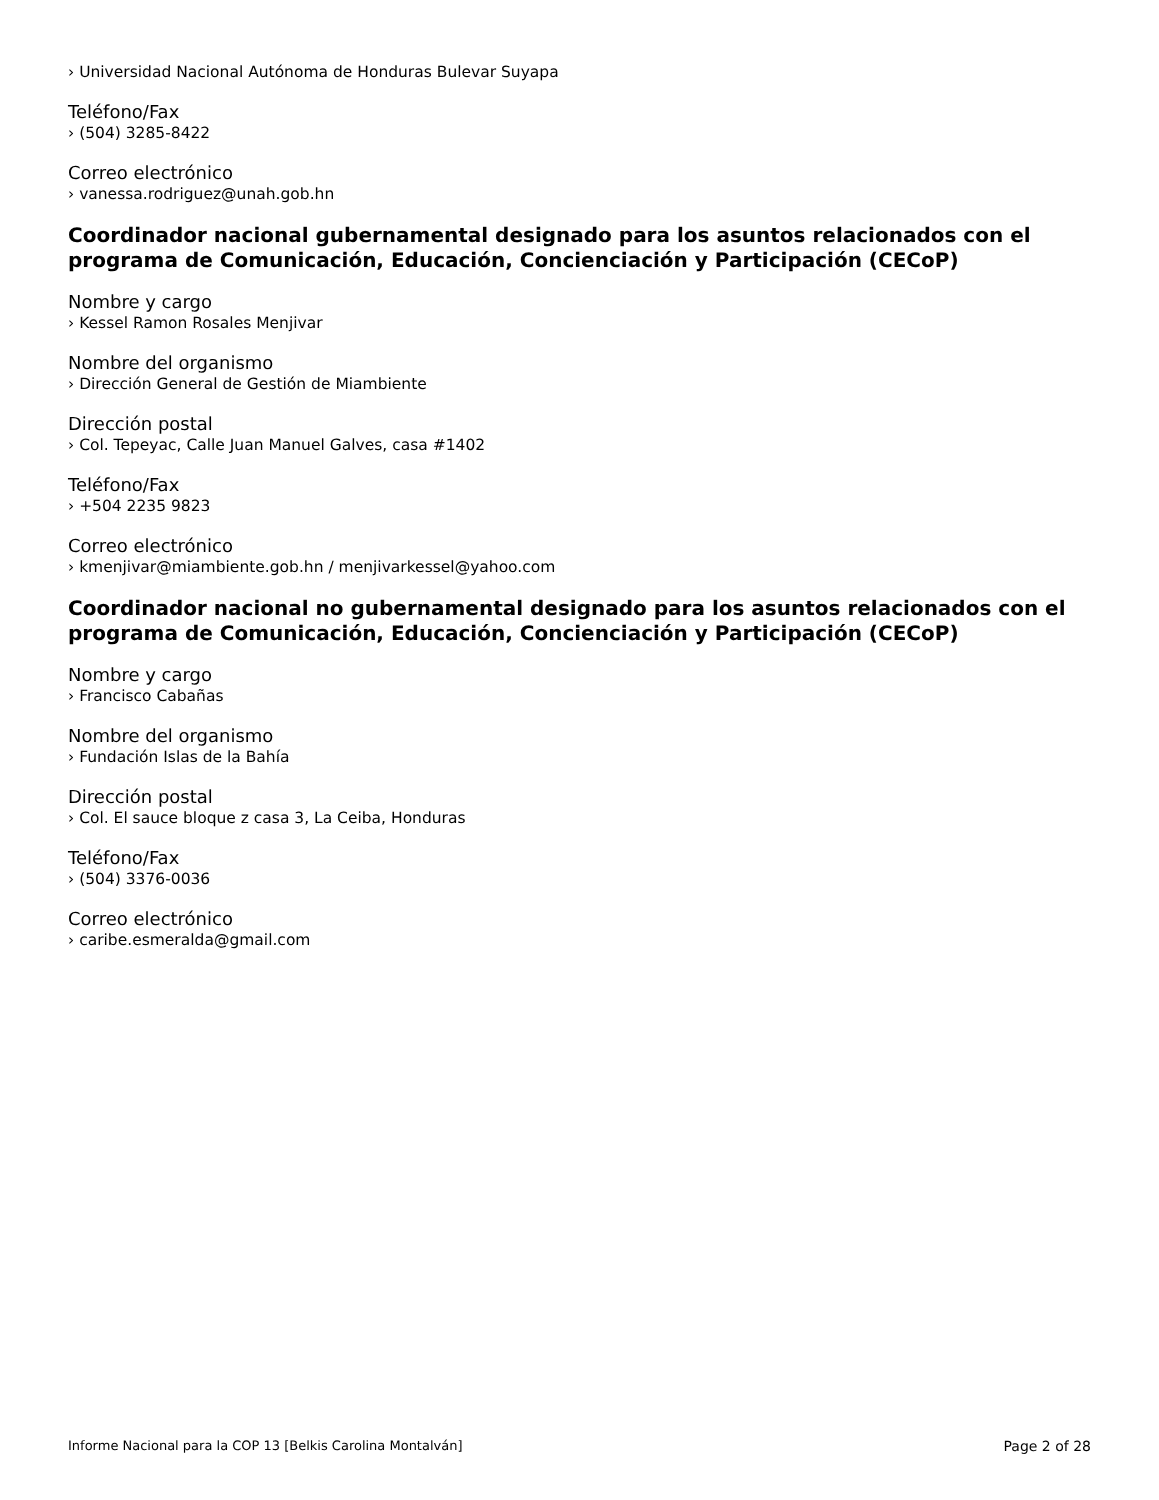› Universidad Nacional Autónoma de Honduras Bulevar Suyapa
Teléfono/Fax
› (504) 3285-8422
Correo electrónico
› vanessa.rodriguez@unah.gob.hn
Coordinador nacional gubernamental designado para los asuntos relacionados con el programa de Comunicación, Educación, Concienciación y Participación (CECoP)
Nombre y cargo
› Kessel Ramon Rosales Menjivar
Nombre del organismo
› Dirección General de Gestión de Miambiente
Dirección postal
› Col. Tepeyac, Calle Juan Manuel Galves, casa #1402
Teléfono/Fax
› +504 2235 9823
Correo electrónico
› kmenjivar@miambiente.gob.hn / menjivarkessel@yahoo.com
Coordinador nacional no gubernamental designado para los asuntos relacionados con el programa de Comunicación, Educación, Concienciación y Participación (CECoP)
Nombre y cargo
› Francisco Cabañas
Nombre del organismo
› Fundación Islas de la Bahía
Dirección postal
› Col. El sauce bloque z casa 3, La Ceiba, Honduras
Teléfono/Fax
› (504) 3376-0036
Correo electrónico
› caribe.esmeralda@gmail.com
Informe Nacional para la COP 13 [Belkis Carolina Montalván] Page 2 of 28